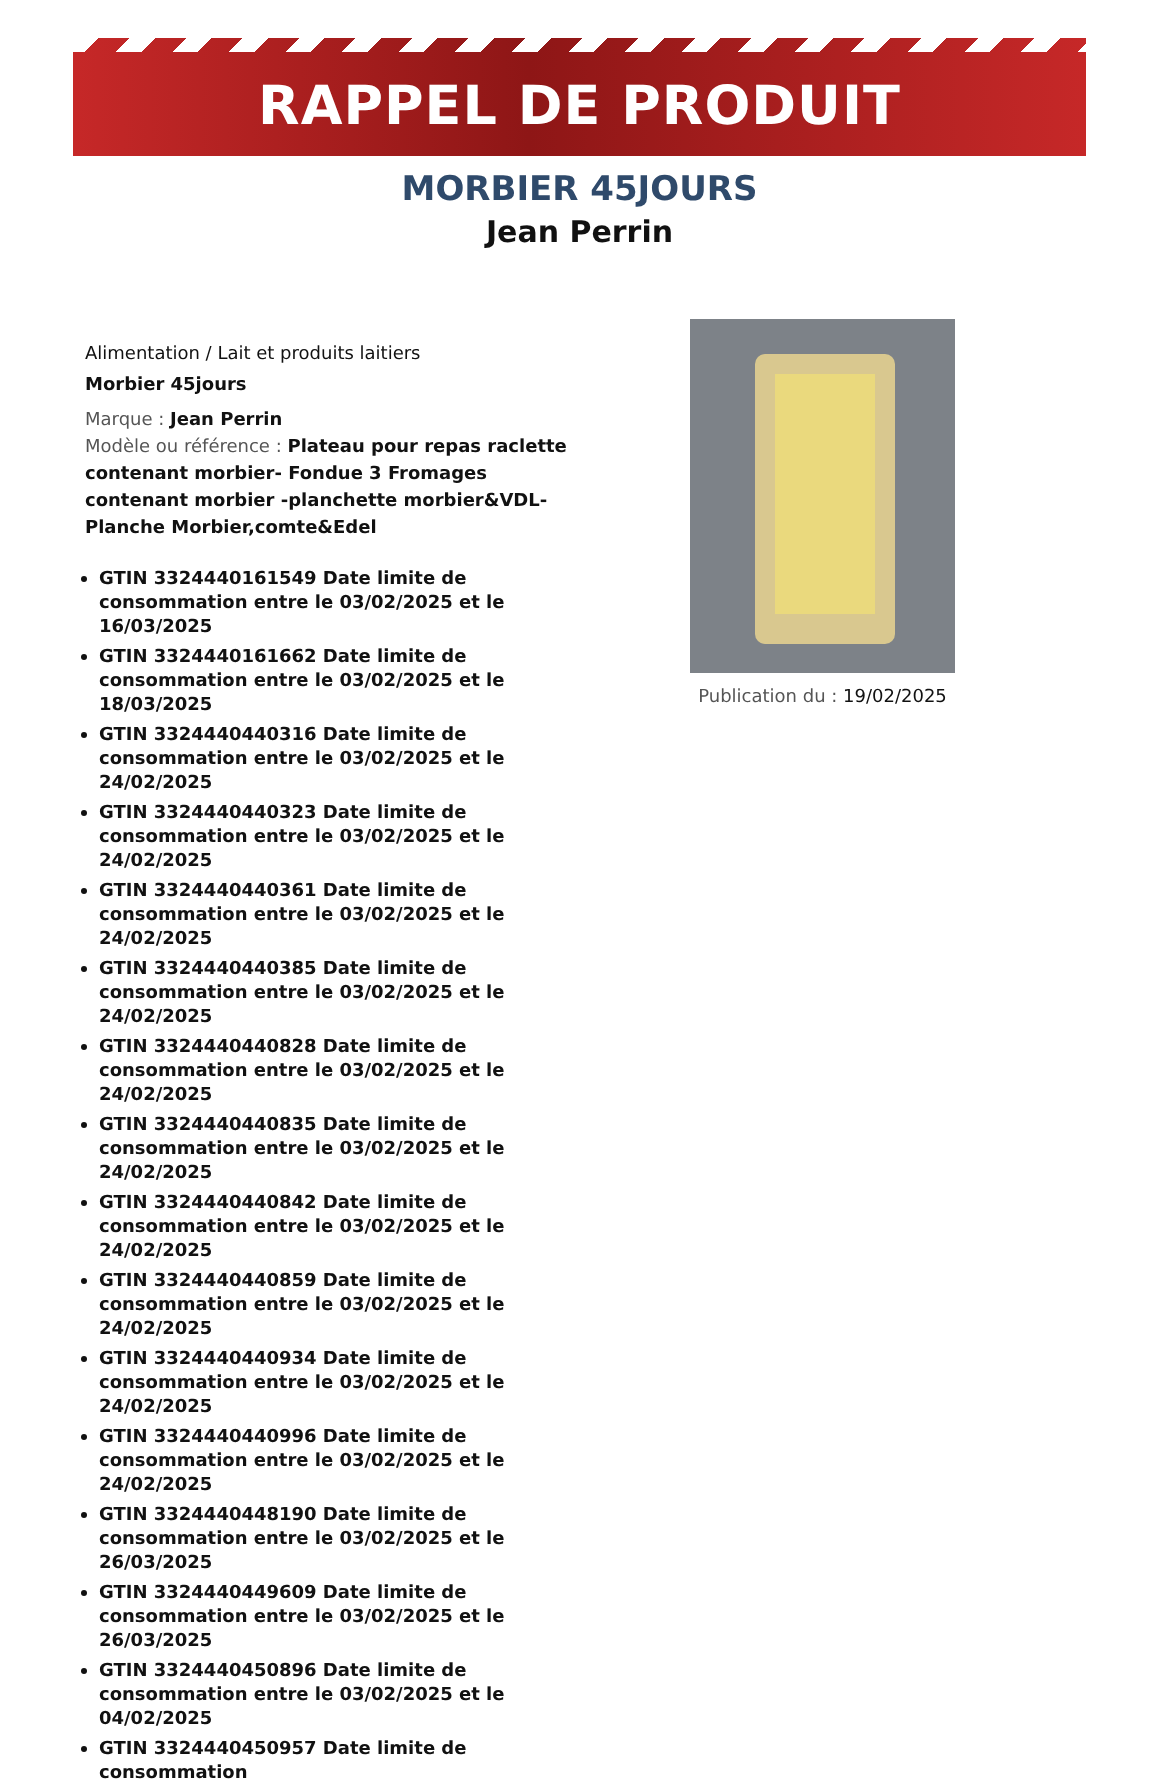RAPPEL DE PRODUIT
MORBIER 45JOURS
Jean Perrin
Alimentation / Lait et produits laitiers
Morbier 45jours
Marque : Jean Perrin
Modèle ou référence : Plateau pour repas raclette contenant morbier- Fondue 3 Fromages contenant morbier -planchette morbier&VDL- Planche Morbier,comte&Edel
GTIN 3324440161549 Date limite de consommation entre le 03/02/2025 et le 16/03/2025
GTIN 3324440161662 Date limite de consommation entre le 03/02/2025 et le 18/03/2025
GTIN 3324440440316 Date limite de consommation entre le 03/02/2025 et le 24/02/2025
GTIN 3324440440323 Date limite de consommation entre le 03/02/2025 et le 24/02/2025
GTIN 3324440440361 Date limite de consommation entre le 03/02/2025 et le 24/02/2025
GTIN 3324440440385 Date limite de consommation entre le 03/02/2025 et le 24/02/2025
GTIN 3324440440828 Date limite de consommation entre le 03/02/2025 et le 24/02/2025
GTIN 3324440440835 Date limite de consommation entre le 03/02/2025 et le 24/02/2025
GTIN 3324440440842 Date limite de consommation entre le 03/02/2025 et le 24/02/2025
GTIN 3324440440859 Date limite de consommation entre le 03/02/2025 et le 24/02/2025
GTIN 3324440440934 Date limite de consommation entre le 03/02/2025 et le 24/02/2025
GTIN 3324440440996 Date limite de consommation entre le 03/02/2025 et le 24/02/2025
GTIN 3324440448190 Date limite de consommation entre le 03/02/2025 et le 26/03/2025
GTIN 3324440449609 Date limite de consommation entre le 03/02/2025 et le 26/03/2025
GTIN 3324440450896 Date limite de consommation entre le 03/02/2025 et le 04/02/2025
GTIN 3324440450957 Date limite de consommation
Publication du : 19/02/2025